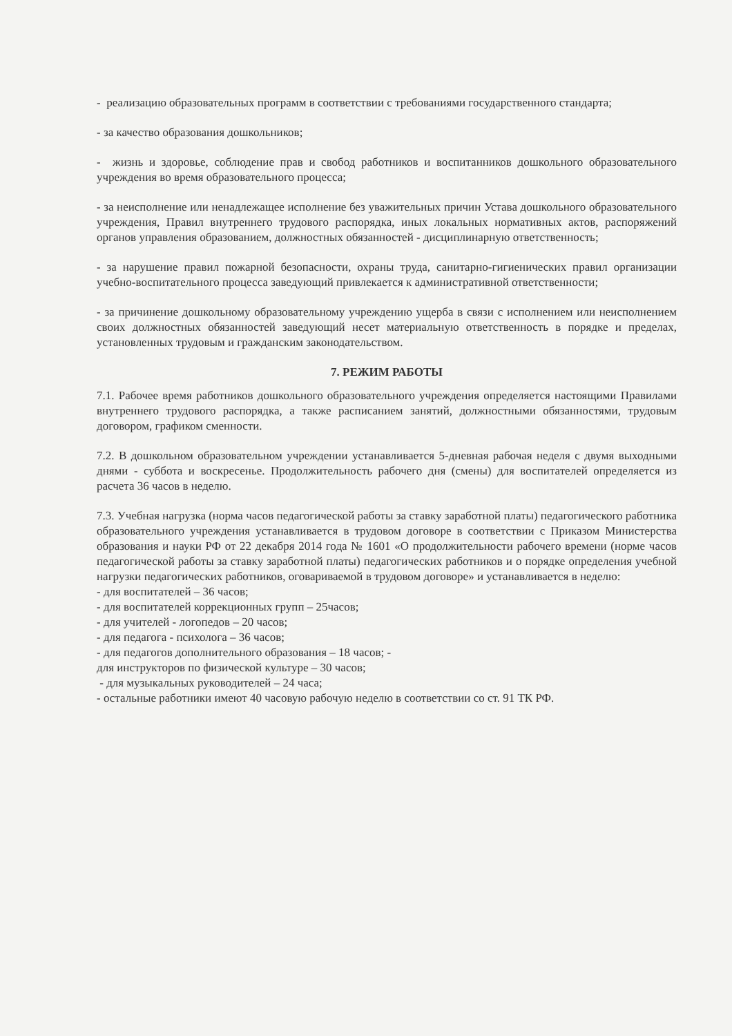- реализацию образовательных программ в соответствии с требованиями государственного стандарта;
- за качество образования дошкольников;
- жизнь и здоровье, соблюдение прав и свобод работников и воспитанников дошкольного образовательного учреждения во время образовательного процесса;
- за неисполнение или ненадлежащее исполнение без уважительных причин Устава дошкольного образовательного учреждения, Правил внутреннего трудового распорядка, иных локальных нормативных актов, распоряжений органов управления образованием, должностных обязанностей - дисциплинарную ответственность;
- за нарушение правил пожарной безопасности, охраны труда, санитарно-гигиенических правил организации учебно-воспитательного процесса заведующий привлекается к административной ответственности;
- за причинение дошкольному образовательному учреждению ущерба в связи с исполнением или неисполнением своих должностных обязанностей заведующий несет материальную ответственность в порядке и пределах, установленных трудовым и гражданским законодательством.
7. РЕЖИМ РАБОТЫ
7.1. Рабочее время работников дошкольного образовательного учреждения определяется настоящими Правилами внутреннего трудового распорядка, а также расписанием занятий, должностными обязанностями, трудовым договором, графиком сменности.
7.2. В дошкольном образовательном учреждении устанавливается 5-дневная рабочая неделя с двумя выходными днями - суббота и воскресенье. Продолжительность рабочего дня (смены) для воспитателей определяется из расчета 36 часов в неделю.
7.3. Учебная нагрузка (норма часов педагогической работы за ставку заработной платы) педагогического работника образовательного учреждения устанавливается в трудовом договоре в соответствии с Приказом Министерства образования и науки РФ от 22 декабря 2014 года № 1601 «О продолжительности рабочего времени (норме часов педагогической работы за ставку заработной платы) педагогических работников и о порядке определения учебной нагрузки педагогических работников, оговариваемой в трудовом договоре» и устанавливается в неделю:
- для воспитателей – 36 часов;
- для воспитателей коррекционных групп – 25часов;
- для учителей - логопедов – 20 часов;
- для педагога - психолога – 36 часов;
- для педагогов дополнительного образования – 18 часов; -
для инструкторов по физической культуре – 30 часов;
- для музыкальных руководителей – 24 часа;
- остальные работники имеют 40 часовую рабочую неделю в соответствии со ст. 91 ТК РФ.